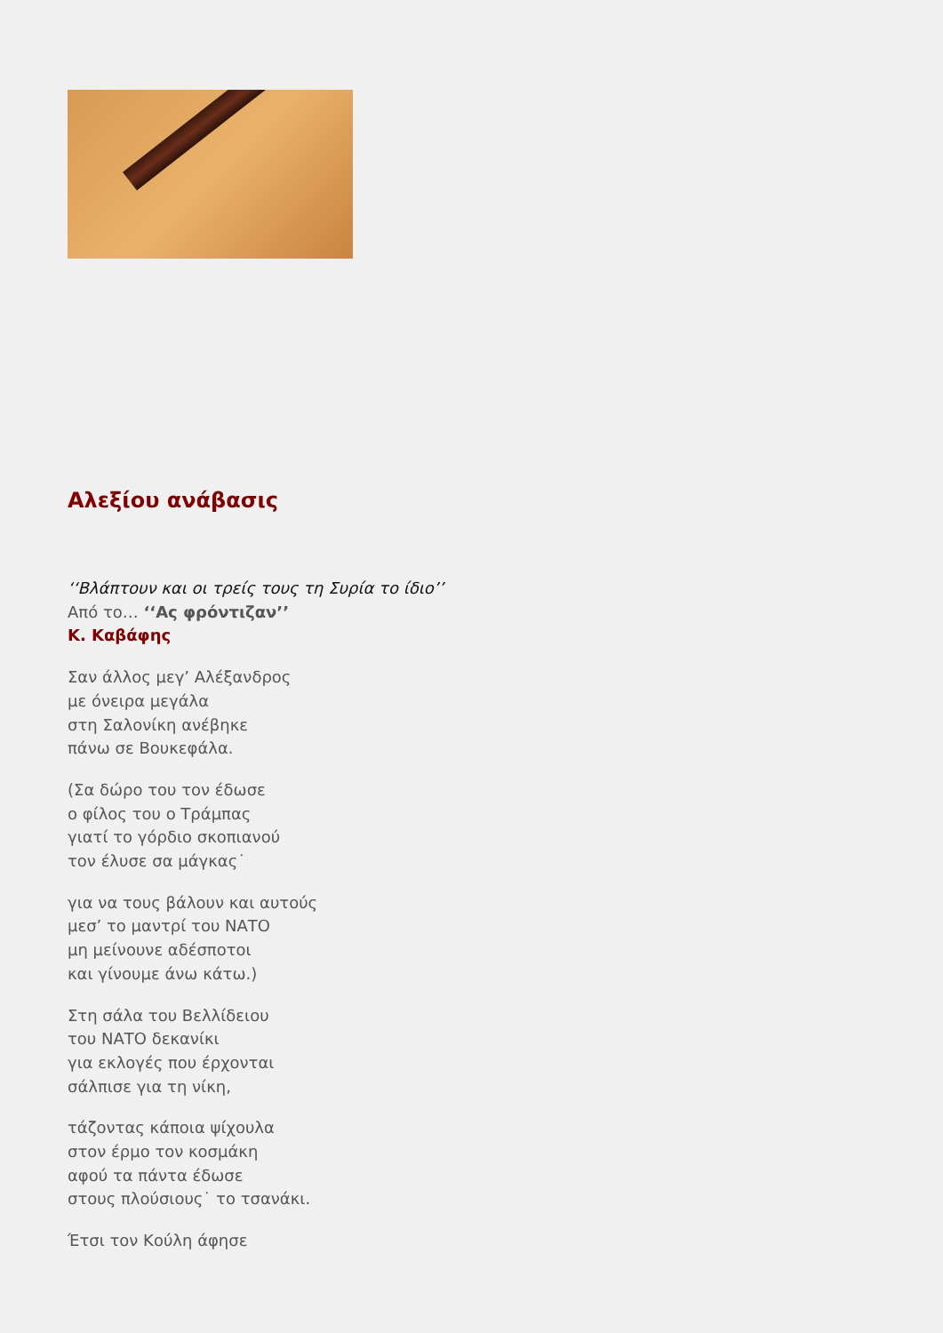Αλεξίου ανάβασις
‘‘Βλάπτουν και οι τρείς τους τη Συρία το ίδιο’’
Από το… ‘‘Ας φρόντιζαν’’
Κ. Καβάφης
Σαν άλλος μεγ’ Αλέξανδρος
με όνειρα μεγάλα
στη Σαλονίκη ανέβηκε
πάνω σε Βουκεφάλα.
(Σα δώρο του τον έδωσε
ο φίλος του ο Τράμπας
γιατί το γόρδιο σκοπιανού
τον έλυσε σα μάγκας˙
για να τους βάλουν και αυτούς
μεσ’ το μαντρί του ΝΑΤΟ
μη μείνουνε αδέσποτοι
και γίνουμε άνω κάτω.)
Στη σάλα του Βελλίδειου
του ΝΑΤΟ δεκανίκι
για εκλογές που έρχονται
σάλπισε για τη νίκη,
τάζοντας κάποια ψίχουλα
στον έρμο τον κοσμάκη
αφού τα πάντα έδωσε
στους πλούσιους˙ το τσανάκι.
Έτσι τον Κούλη άφησε